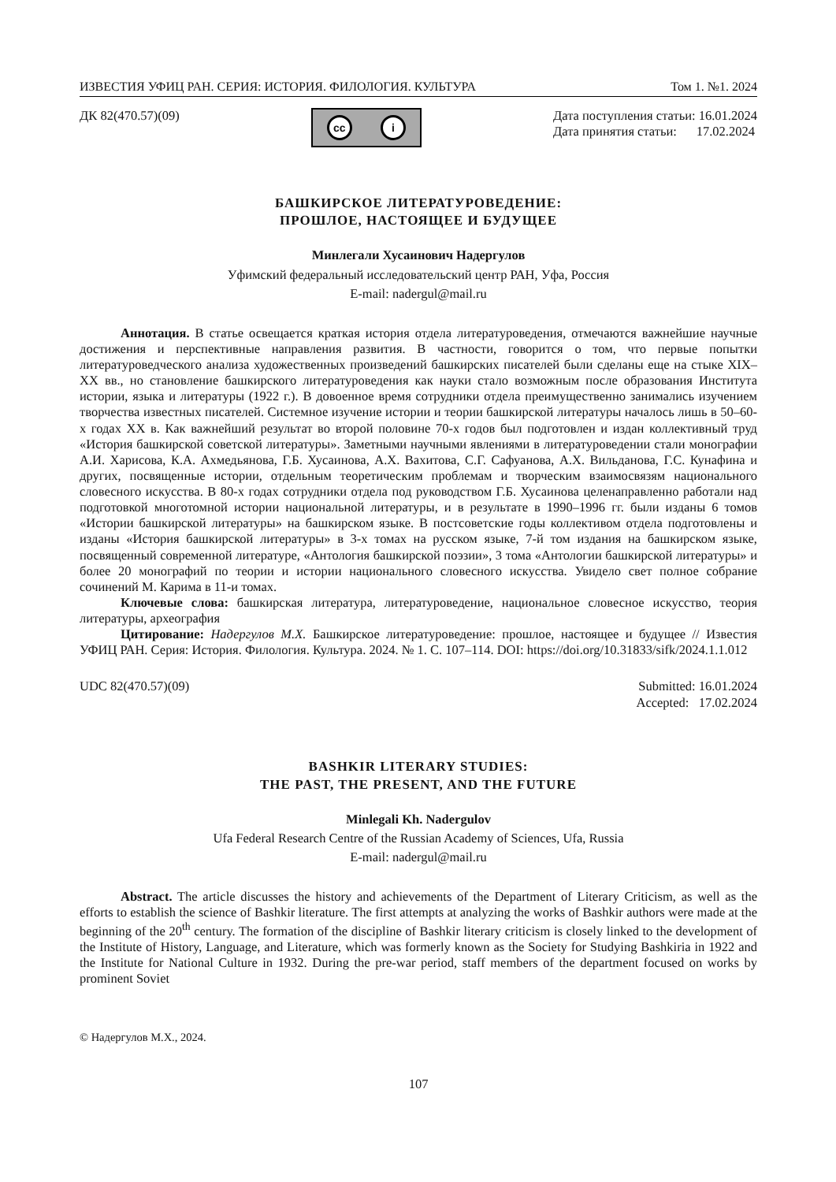ИЗВЕСТИЯ УФИЦ РАН. СЕРИЯ: ИСТОРИЯ. ФИЛОЛОГИЯ. КУЛЬТУРА Том 1. №1. 2024
ДК 82(470.57)(09)
cc i
Дата поступления статьи: 16.01.2024
Дата принятия статьи: 17.02.2024
БАШКИРСКОЕ ЛИТЕРАТУРОВЕДЕНИЕ:
ПРОШЛОЕ, НАСТОЯЩЕЕ И БУДУЩЕЕ
Минлегали Хусаинович Надергулов
Уфимский федеральный исследовательский центр РАН, Уфа, Россия
E-mail: nadergul@mail.ru
Аннотация. В статье освещается краткая история отдела литературоведения, отмечаются важнейшие научные достижения и перспективные направления развития. В частности, говорится о том, что первые попытки литературоведческого анализа художественных произведений башкирских писателей были сделаны еще на стыке XIX–XX вв., но становление башкирского литературоведения как науки стало возможным после образования Института истории, языка и литературы (1922 г.). В довоенное время сотрудники отдела преимущественно занимались изучением творчества известных писателей. Системное изучение истории и теории башкирской литературы началось лишь в 50–60-х годах XX в. Как важнейший результат во второй половине 70-х годов был подготовлен и издан коллективный труд «История башкирской советской литературы». Заметными научными явлениями в литературоведении стали монографии А.И. Харисова, К.А. Ахмедьянова, Г.Б. Хусаинова, А.Х. Вахитова, С.Г. Сафуанова, А.Х. Вильданова, Г.С. Кунафина и других, посвященные истории, отдельным теоретическим проблемам и творческим взаимосвязям национального словесного искусства. В 80-х годах сотрудники отдела под руководством Г.Б. Хусаинова целенаправленно работали над подготовкой многотомной истории национальной литературы, и в результате в 1990–1996 гг. были изданы 6 томов «Истории башкирской литературы» на башкирском языке. В постсоветские годы коллективом отдела подготовлены и изданы «История башкирской литературы» в 3-х томах на русском языке, 7-й том издания на башкирском языке, посвященный современной литературе, «Антология башкирской поэзии», 3 тома «Антологии башкирской литературы» и более 20 монографий по теории и истории национального словесного искусства. Увидело свет полное собрание сочинений М. Карима в 11-и томах.
Ключевые слова: башкирская литература, литературоведение, национальное словесное искусство, теория литературы, археография
Цитирование: Надергулов М.Х. Башкирское литературоведение: прошлое, настоящее и будущее // Известия УФИЦ РАН. Серия: История. Филология. Культура. 2024. № 1. С. 107–114. DOI: https://doi.org/10.31833/sifk/2024.1.1.012
UDC 82(470.57)(09) Submitted: 16.01.2024
Accepted: 17.02.2024
BASHKIR LITERARY STUDIES:
THE PAST, THE PRESENT, AND THE FUTURE
Minlegali Kh. Nadergulov
Ufa Federal Research Centre of the Russian Academy of Sciences, Ufa, Russia
E-mail: nadergul@mail.ru
Abstract. The article discusses the history and achievements of the Department of Literary Criticism, as well as the efforts to establish the science of Bashkir literature. The first attempts at analyzing the works of Bashkir authors were made at the beginning of the 20<sup>th</sup> century. The formation of the discipline of Bashkir literary criticism is closely linked to the development of the Institute of History, Language, and Literature, which was formerly known as the Society for Studying Bashkiria in 1922 and the Institute for National Culture in 1932. During the pre-war period, staff members of the department focused on works by prominent Soviet
© Надергулов М.Х., 2024.
107